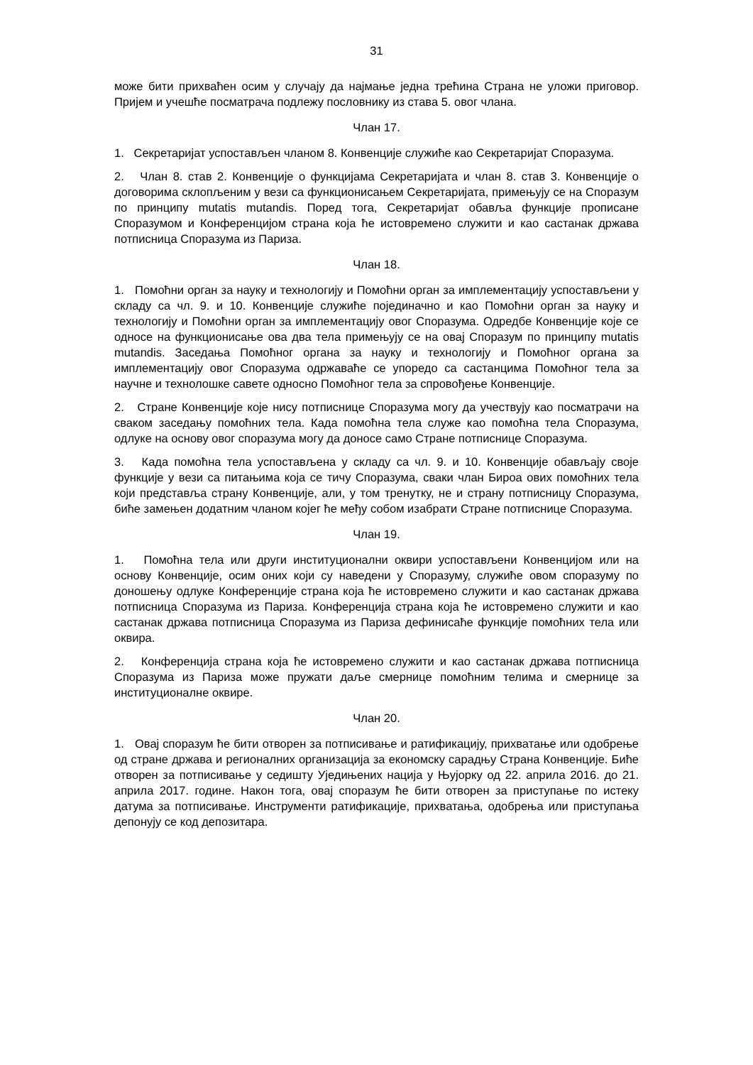31
може бити прихваћен осим у случају да најмање једна трећина Страна не уложи приговор. Пријем и учешће посматрача подлежу пословнику из става 5. овог члана.
Члан 17.
1. Секретаријат успостављен чланом 8. Конвенције служиће као Секретаријат Споразума.
2. Члан 8. став 2. Конвенције о функцијама Секретаријата и члан 8. став 3. Конвенције о договорима склопљеним у вези са функционисањем Секретаријата, примењују се на Споразум по принципу mutatis mutandis. Поред тога, Секретаријат обавља функције прописане Споразумом и Конференцијом страна која ће истовремено служити и као састанак држава потписница Споразума из Париза.
Члан 18.
1. Помоћни орган за науку и технологију и Помоћни орган за имплементацију успостављени у складу са чл. 9. и 10. Конвенције служиће појединачно и као Помоћни орган за науку и технологију и Помоћни орган за имплементацију овог Споразума. Одредбе Конвенције које се односе на функционисање ова два тела примењују се на овај Споразум по принципу mutatis mutandis. Заседања Помоћног органа за науку и технологију и Помоћног органа за имплементацију овог Споразума одржаваће се упоредо са састанцима Помоћног тела за научне и технолошке савете односно Помоћног тела за спровођење Конвенције.
2. Стране Конвенције које нису потписнице Споразума могу да учествују као посматрачи на сваком заседању помоћних тела. Када помоћна тела служе као помоћна тела Споразума, одлуке на основу овог споразума могу да доносе само Стране потписнице Споразума.
3. Када помоћна тела успостављена у складу са чл. 9. и 10. Конвенције обављају своје функције у вези са питањима која се тичу Споразума, сваки члан Бироа ових помоћних тела који представља страну Конвенције, али, у том тренутку, не и страну потписницу Споразума, биће замењен додатним чланом којег ће међу собом изабрати Стране потписнице Споразума.
Члан 19.
1. Помоћна тела или други институционални оквири успостављени Конвенцијом или на основу Конвенције, осим оних који су наведени у Споразуму, служиће овом споразуму по доношењу одлуке Конференције страна која ће истовремено служити и као састанак држава потписница Споразума из Париза. Конференција страна која ће истовремено служити и као састанак држава потписница Споразума из Париза дефинисаће функције помоћних тела или оквира.
2. Конференција страна која ће истовремено служити и као састанак држава потписница Споразума из Париза може пружати даље смернице помоћним телима и смернице за институционалне оквире.
Члан 20.
1. Овај споразум ће бити отворен за потписивање и ратификацију, прихватање или одобрење од стране држава и регионалних организација за економску сарадњу Страна Конвенције. Биће отворен за потписивање у седишту Уједињених нација у Њујорку од 22. априла 2016. до 21. априла 2017. године. Након тога, овај споразум ће бити отворен за приступање по истеку датума за потписивање. Инструменти ратификације, прихватања, одобрења или приступања депонују се код депозитара.